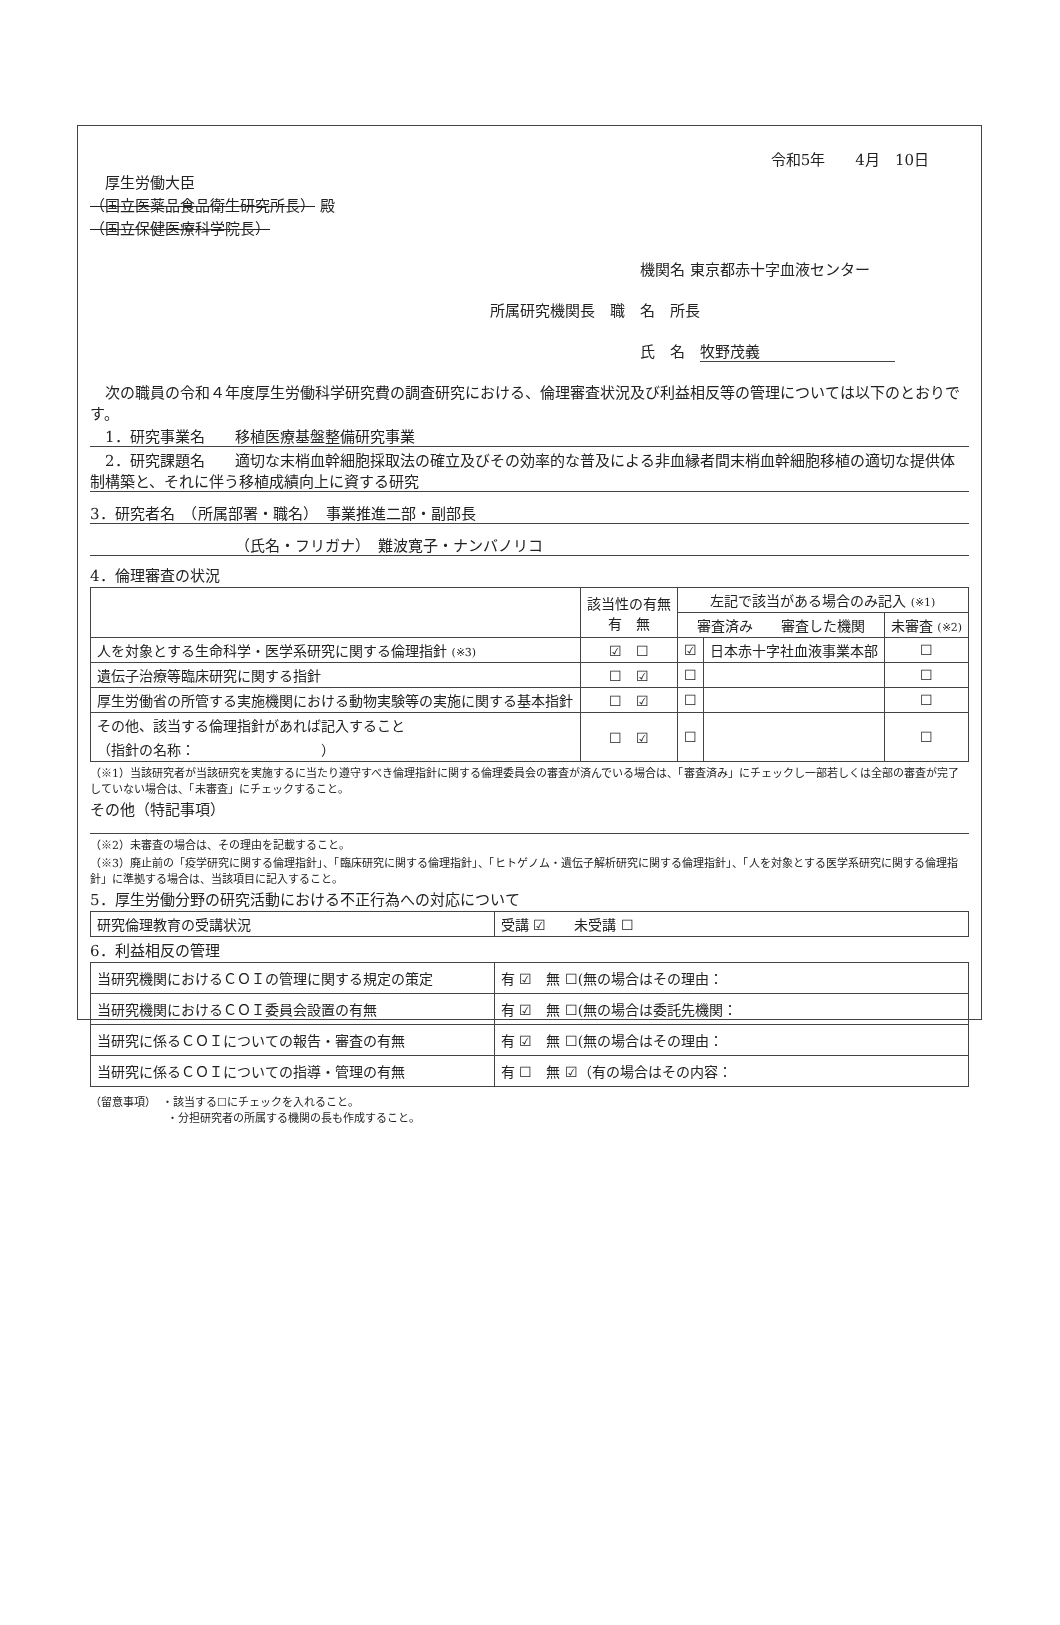令和5年　　4月　10日
厚生労働大臣
（国立医薬品食品衛生研究所長） 殿
（国立保健医療科学院長）
機関名 東京都赤十字血液センター
所属研究機関長　職　名　所長
氏　名　牧野茂義　　　　　　　　　
　次の職員の令和４年度厚生労働科学研究費の調査研究における、倫理審査状況及び利益相反等の管理については以下のとおりです。
　1．研究事業名　　移植医療基盤整備研究事業
　2．研究課題名　　適切な末梢血幹細胞採取法の確立及びその効率的な普及による非血縁者間末梢血幹細胞移植の適切な提供体制構築と、それに伴う移植成績向上に資する研究
3．研究者名　（所属部署・職名）　事業推進二部・副部長
（氏名・フリガナ）　難波寛子・ナンバノリコ
4．倫理審査の状況
| | 該当性の有無 有 無 | 左記で該当がある場合のみ記入 (※1) | | |
| --- | --- | --- | --- | --- |
| | | 審査済み 審査した機関 | | 未審査 (※2) |
| 人を対象とする生命科学・医学系研究に関する倫理指針 (※3) | ☑ ☐ | ☑ | 日本赤十字社血液事業本部 | ☐ |
| 遺伝子治療等臨床研究に関する指針 | ☐ ☑ | ☐ | | ☐ |
| 厚生労働省の所管する実施機関における動物実験等の実施に関する基本指針 | ☐ ☑ | ☐ | | ☐ |
| その他、該当する倫理指針があれば記入すること （指針の名称： ） | ☐ ☑ | ☐ | | ☐ |
（※1）当該研究者が当該研究を実施するに当たり遵守すべき倫理指針に関する倫理委員会の審査が済んでいる場合は、「審査済み」にチェックし一部若しくは全部の審査が完了していない場合は、「未審査」にチェックすること。
その他（特記事項）
（※2）未審査の場合は、その理由を記載すること。
（※3）廃止前の「疫学研究に関する倫理指針」、「臨床研究に関する倫理指針」、「ヒトゲノム・遺伝子解析研究に関する倫理指針」、「人を対象とする医学系研究に関する倫理指針」に準拠する場合は、当該項目に記入すること。
5．厚生労働分野の研究活動における不正行為への対応について
| 研究倫理教育の受講状況 | 受講 ☑ 未受講 ☐ |
6．利益相反の管理
| 当研究機関におけるＣＯＩの管理に関する規定の策定 | 有 ☑ 無 ☐(無の場合はその理由： |
| 当研究機関におけるＣＯＩ委員会設置の有無 | 有 ☑ 無 ☐(無の場合は委託先機関： |
| 当研究に係るＣＯＩについての報告・審査の有無 | 有 ☑ 無 ☐(無の場合はその理由： |
| 当研究に係るＣＯＩについての指導・管理の有無 | 有 ☐ 無 ☑（有の場合はその内容： |
（留意事項）　・該当する☐にチェックを入れること。
　　　　　　　・分担研究者の所属する機関の長も作成すること。